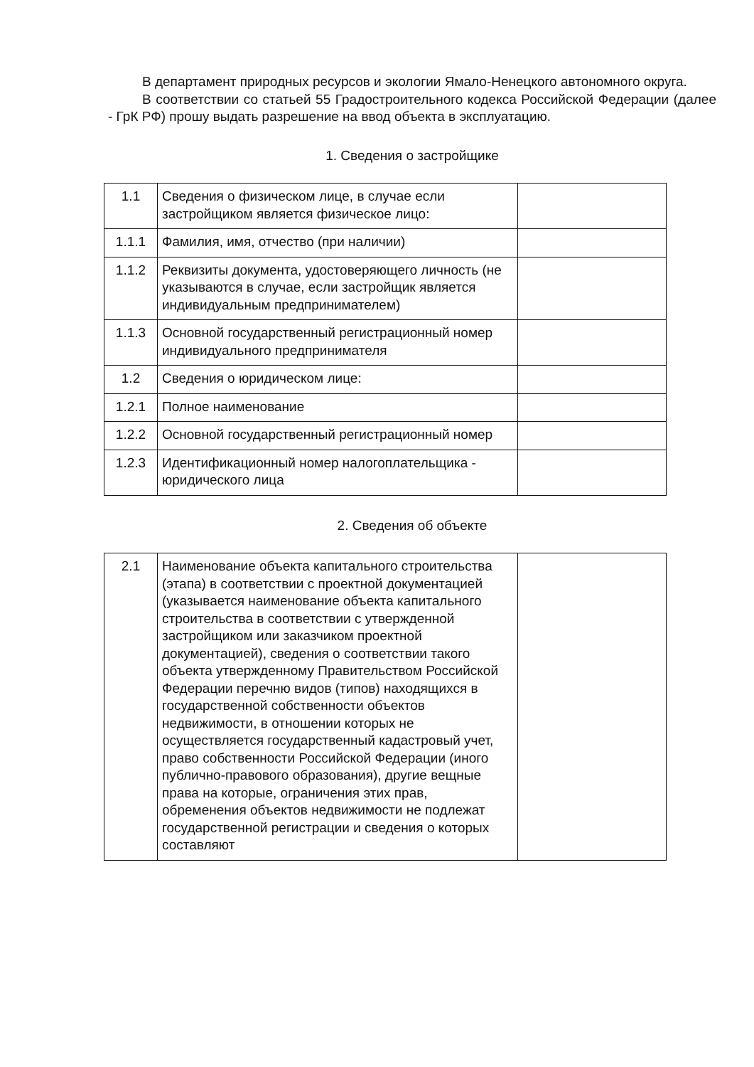В департамент природных ресурсов и экологии Ямало-Ненецкого автономного округа.
В соответствии со статьей 55 Градостроительного кодекса Российской Федерации (далее - ГрК РФ) прошу выдать разрешение на ввод объекта в эксплуатацию.
1. Сведения о застройщике
| 1.1 | Сведения о физическом лице, в случае если застройщиком является физическое лицо: | |
| 1.1.1 | Фамилия, имя, отчество (при наличии) | |
| 1.1.2 | Реквизиты документа, удостоверяющего личность (не указываются в случае, если застройщик является индивидуальным предпринимателем) | |
| 1.1.3 | Основной государственный регистрационный номер индивидуального предпринимателя | |
| 1.2 | Сведения о юридическом лице: | |
| 1.2.1 | Полное наименование | |
| 1.2.2 | Основной государственный регистрационный номер | |
| 1.2.3 | Идентификационный номер налогоплательщика - юридического лица | |
2. Сведения об объекте
| 2.1 | Наименование объекта капитального строительства (этапа) в соответствии с проектной документацией (указывается наименование объекта капитального строительства в соответствии с утвержденной застройщиком или заказчиком проектной документацией), сведения о соответствии такого объекта утвержденному Правительством Российской Федерации перечню видов (типов) находящихся в государственной собственности объектов недвижимости, в отношении которых не осуществляется государственный кадастровый учет, право собственности Российской Федерации (иного публично-правового образования), другие вещные права на которые, ограничения этих прав, обременения объектов недвижимости не подлежат государственной регистрации и сведения о которых составляют | |